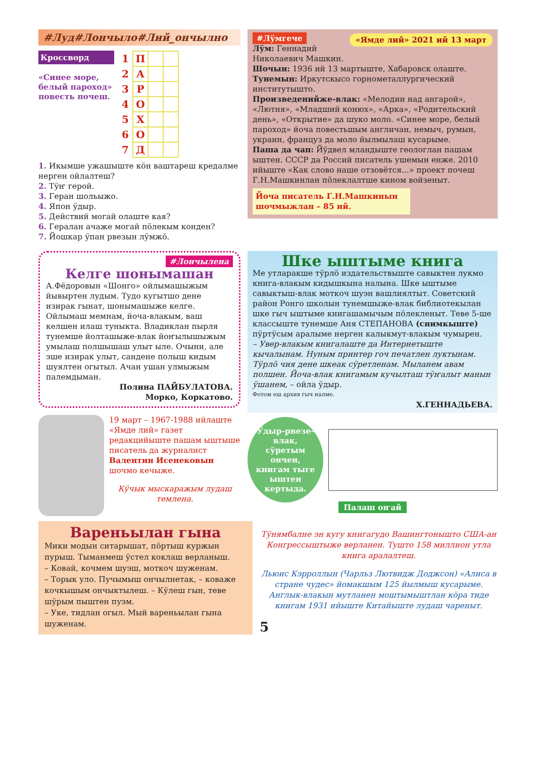#Луд#Лончыло#Лий_ончылно
Кроссворд
«Синее море, белый пароход» повесть почеш.
| 1 | П | | |
| 2 | А | | |
| 3 | Р | | |
| 4 | О | | |
| 5 | Х | | |
| 6 | О | | |
| 7 | Д | | |
1. Икымше ужашыште кӧн ваштареш кредалме нерген ойлалтеш?
2. Тӱҥ герой.
3. Геран шольыжо.
4. Япон ӱдыр.
5. Действий могай олаште кая?
6. Гералан ачаже могай пӧлекым конден?
7. Йошкар ӱпан рвезын лӱмжӧ.
#Лӱмгече «Ямде лий» 2021 ий 13 март
Лӱм: Геннадий Николаевич Машкин.
Шочын: 1936 ий 13 мартыште, Хабаровск олаште.
Тунемын: Иркутскысо горнометаллургический институтышто.
Произведенийже-влак: «Мелодии над ангарой», «Лютня», «Младший конюх», «Арка», «Родительский день», «Открытие» да шуко моло. «Синее море, белый пароход» йоча повестьшым англичан, немыч, румын, украин, француз да моло йылмылаш кусарыме.
Паша да чап: Йӱдвел мландыште геологлан пашам ыштен. СССР да Россий писатель ушемын енже. 2010 ийыште «Как слово наше отзовётся...» проект почеш Г.Н.Машкинлан пӧлеклалтше кином войзеныт.
Йоча писатель Г.Н.Машкинын шочмыжлан – 85 ий.
#Лончылена
Келге шонымашан
А.Фёдоровын «Шонго» ойлымашыжым йывыртен лудым. Тудо кугытшо дене изирак гынат, шонымашыже келге. Ойлымаш мемнам, йоча-влакым, ваш келшен илаш туныкта. Владиклан пырля тунемше йолташыже-влак йоҥылышыжым умылаш полшышаш улыт ыле. Очыни, але эше изирак улыт, сандене полыш кидым шуялтен огытыл. Ачан ушан улмыжым палемдыман.
Полина ПАЙБУЛАТОВА.
Морко, Коркатово.
19 март – 1967-1988 ийлаште «Ямде лий» газет редакцийыште пашам ыштыше писатель да журналист Валентин Исенековын шочмо кечыже.
Кӱчык мыскаражым лудаш темлена.
Шке ыштыме книга
Ме утларакше тӱрлӧ издательствыште савыктен лукмо книга-влакым кидышкына налына. Шке ыштыме савыктыш-влак моткоч шуэн вашлиялтыт. Советский район Ронго школын тунемшыже-влак библиотекылан шке гыч ыштыме книгашамычым пӧлекленыт. Теве 5-ше классыште тунемше Аня СТЕПАНОВА (снимкыште) пӱртӱсым аралыме нерген калыкмут-влакым чумырен.
– Увер-влакым книгалаште да Интернетыште кычалынам. Нуным принтер гоч печатлен луктынам. Тӱрлӧ чия дене шкеак сӱретленам. Мыланем авам полшен. Йоча-влак книгамым кучылташ тӱҥалыт манын ӱшанем, – ойла ӱдыр.
Фотом еш архив гыч налме.
Х.ГЕННАДЬЕВА.
Ӱдыр-рвезе-влак, сӱретым ончен, книгам тыге ыштен кертыда.
Палаш оҥай
Вареньылан гына
Мики модын ситарышат, пӧртыш куржын пурыш. Тыманмеш ӱстел коклаш верланыш.
– Ковай, кочмем шуэш, моткоч шуженам.
– Торык уло. Пучымыш ончылнетак, – коваже кочкышым ончыктылеш. – Кӱлеш гын, теве шӱрым пыштен пуэм.
– Уке, тидлан огыл. Мый вареньылан гына шуженам.
Тӱнямбалне эн кугу книгагудо Вашингтоныштo США-ан Конгрессыштыже верланен. Тушто 158 миллион утла книга аралалтеш.
Льюис Кэрроллын (Чарльз Лютвидж Доджсон) «Алиса в стране чудес» йомакшым 125 йылмыш кусарыме. Англык-влакын мутланен моштымыштлан кӧра тиде книгам 1931 ийыште Китайыште лудаш чареныт.
5